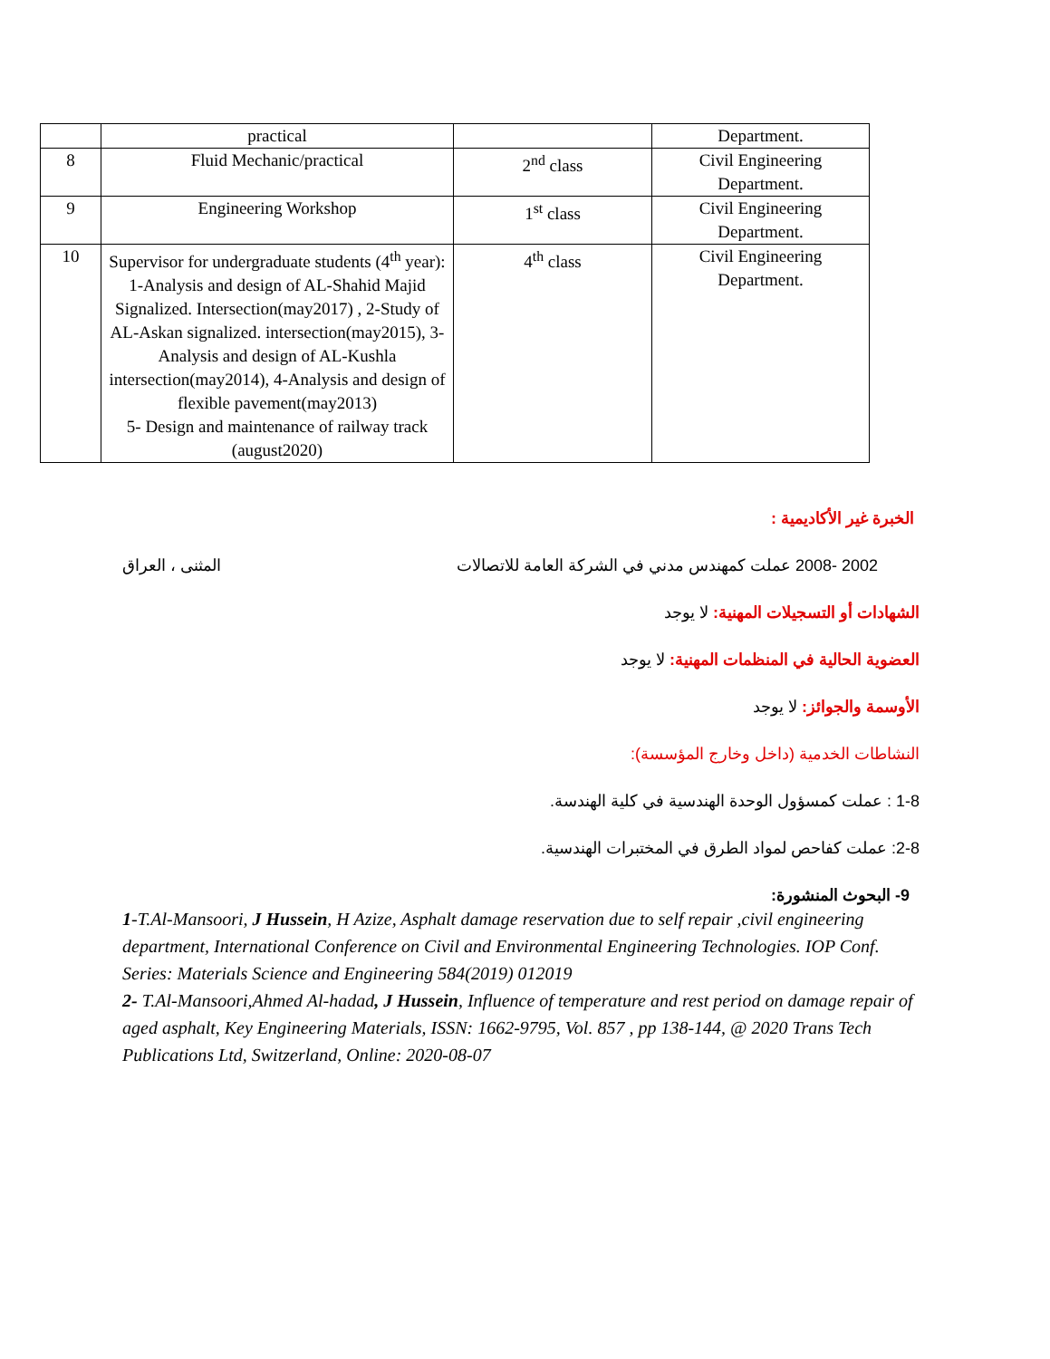| | practical | | Department. |
| 8 | Fluid Mechanic/practical | 2<sup>nd</sup> class | Civil Engineering Department. |
| 9 | Engineering Workshop | 1<sup>st</sup> class | Civil Engineering Department. |
| 10 | Supervisor for undergraduate students (4<sup>th</sup> year): 1-Analysis and design of AL-Shahid Majid Signalized. Intersection(may2017) , 2-Study of AL-Askan signalized. intersection(may2015), 3-Analysis and design of AL-Kushla intersection(may2014), 4-Analysis and design of flexible pavement(may2013) 5- Design and maintenance of railway track (august2020) | 4<sup>th</sup> class | Civil Engineering Department. |
الخبرة غير الأكاديمية :
2002 -2008 عملت كمهندس مدني في الشركة العامة للاتصالات المثنى ، العراق
الشهادات أو التسجيلات المهنية: لا يوجد
العضوية الحالية في المنظمات المهنية: لا يوجد
الأوسمة والجوائز: لا يوجد
النشاطات الخدمية (داخل وخارج المؤسسة):
1-8 : عملت كمسؤول الوحدة الهندسية في كلية الهندسة.
2-8: عملت كفاحص لمواد الطرق في المختبرات الهندسية.
9- البحوث المنشورة:
1-T.Al-Mansoori, J Hussein, H Azize, Asphalt damage reservation due to self repair ,civil engineering department, International Conference on Civil and Environmental Engineering Technologies. IOP Conf. Series: Materials Science and Engineering 584(2019) 012019
2- T.Al-Mansoori,Ahmed Al-hadad, J Hussein, Influence of temperature and rest period on damage repair of aged asphalt, Key Engineering Materials, ISSN: 1662-9795, Vol. 857 , pp 138-144, @ 2020 Trans Tech Publications Ltd, Switzerland, Online: 2020-08-07